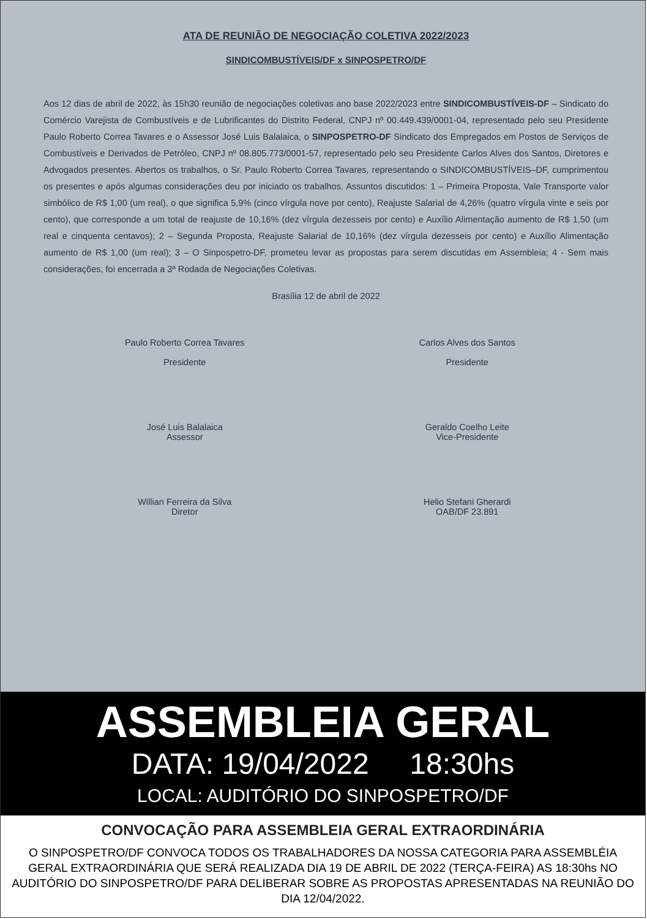ATA DE REUNIÃO DE NEGOCIAÇÃO COLETIVA 2022/2023
SINDICOMBUSTÍVEIS/DF x SINPOSPETRO/DF
Aos 12 dias de abril de 2022, às 15h30 reunião de negociações coletivas ano base 2022/2023 entre SINDICOMBUSTÍVEIS-DF – Sindicato do Comércio Varejista de Combustíveis e de Lubrificantes do Distrito Federal, CNPJ nº 00.449.439/0001-04, representado pelo seu Presidente Paulo Roberto Correa Tavares e o Assessor José Luis Balalaica, o SINPOSPETRO-DF Sindicato dos Empregados em Postos de Serviços de Combustíveis e Derivados de Petróleo, CNPJ nº 08.805.773/0001-57, representado pelo seu Presidente Carlos Alves dos Santos, Diretores e Advogados presentes. Abertos os trabalhos, o Sr. Paulo Roberto Correa Tavares, representando o SINDICOMBUSTÍVEIS–DF, cumprimentou os presentes e após algumas considerações deu por iniciado os trabalhos. Assuntos discutidos: 1 – Primeira Proposta, Vale Transporte valor simbólico de R$ 1,00 (um real), o que significa 5,9% (cinco vírgula nove por cento), Reajuste Salarial de 4,26% (quatro vírgula vinte e seis por cento), que corresponde a um total de reajuste de 10,16% (dez vírgula dezesseis por cento) e Auxílio Alimentação aumento de R$ 1,50 (um real e cinquenta centavos); 2 – Segunda Proposta, Reajuste Salarial de 10,16% (dez vírgula dezesseis por cento) e Auxílio Alimentação aumento de R$ 1,00 (um real); 3 – O Sinpospetro-DF, prometeu levar as propostas para serem discutidas em Assembleia; 4 - Sem mais considerações, foi encerrada a 3ª Rodada de Negociações Coletivas.
Brasília 12 de abril de 2022
Paulo Roberto Correa Tavares
Presidente
Carlos Alves dos Santos
Presidente
José Luis Balalaica
Assessor
Geraldo Coelho Leite
Vice-Presidente
Willian Ferreira da Silva
Diretor
Helio Stefani Gherardi
OAB/DF 23.891
ASSEMBLEIA GERAL
DATA: 19/04/2022 18:30hs
LOCAL: AUDITÓRIO DO SINPOSPETRO/DF
CONVOCAÇÃO PARA ASSEMBLEIA GERAL EXTRAORDINÁRIA
O SINPOSPETRO/DF CONVOCA TODOS OS TRABALHADORES DA NOSSA CATEGORIA PARA ASSEMBLÉIA GERAL EXTRAORDINÁRIA QUE SERÁ REALIZADA DIA 19 DE ABRIL DE 2022 (TERÇA-FEIRA) AS 18:30hs NO AUDITÓRIO DO SINPOSPETRO/DF PARA DELIBERAR SOBRE AS PROPOSTAS APRESENTADAS NA REUNIÃO DO DIA 12/04/2022.